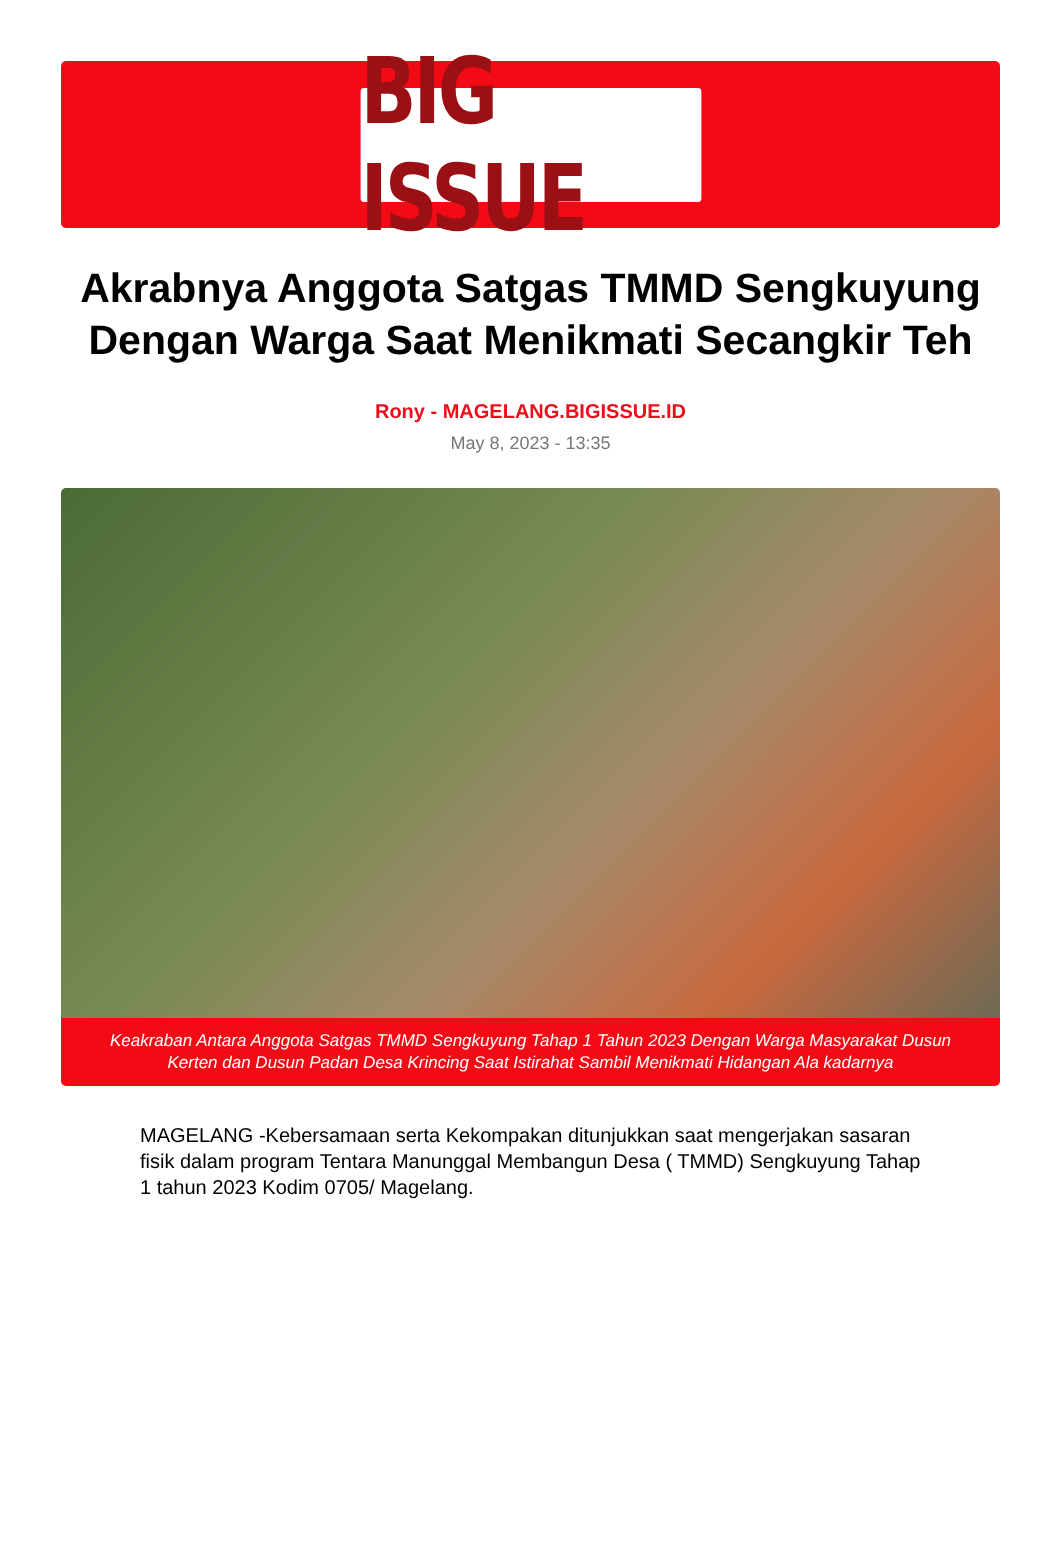BIG ISSUE
Akrabnya Anggota Satgas TMMD Sengkuyung Dengan Warga Saat Menikmati Secangkir Teh
Rony - MAGELANG.BIGISSUE.ID
May 8, 2023 - 13:35
Keakraban Antara Anggota Satgas TMMD Sengkuyung Tahap 1 Tahun 2023 Dengan Warga Masyarakat Dusun Kerten dan Dusun Padan Desa Krincing Saat Istirahat Sambil Menikmati Hidangan Ala kadarnya
MAGELANG -Kebersamaan serta Kekompakan ditunjukkan saat mengerjakan sasaran fisik dalam program Tentara Manunggal Membangun Desa ( TMMD) Sengkuyung Tahap 1 tahun 2023 Kodim 0705/ Magelang.